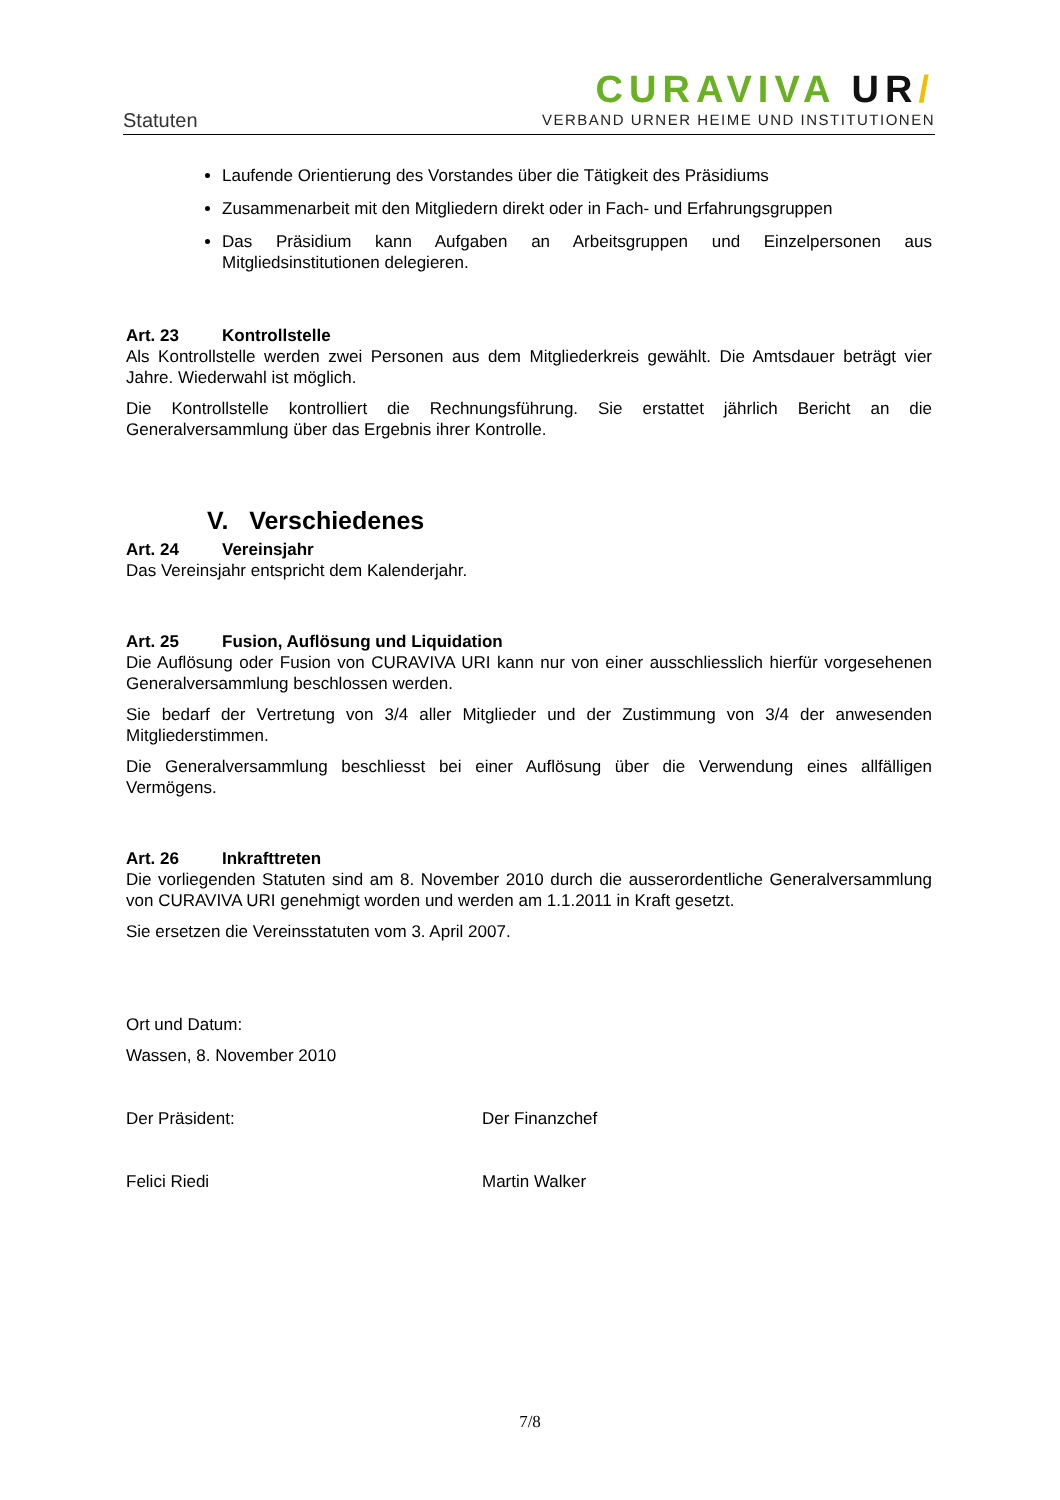Statuten
CURAVIVA UR/
VERBAND URNER HEIME UND INSTITUTIONEN
Laufende Orientierung des Vorstandes über die Tätigkeit des Präsidiums
Zusammenarbeit mit den Mitgliedern direkt oder in Fach- und Erfahrungsgruppen
Das Präsidium kann Aufgaben an Arbeitsgruppen und Einzelpersonen aus Mitgliedsinstitutionen delegieren.
Art. 23 Kontrollstelle
Als Kontrollstelle werden zwei Personen aus dem Mitgliederkreis gewählt. Die Amtsdauer beträgt vier Jahre. Wiederwahl ist möglich.
Die Kontrollstelle kontrolliert die Rechnungsführung. Sie erstattet jährlich Bericht an die Generalversammlung über das Ergebnis ihrer Kontrolle.
V. Verschiedenes
Art. 24 Vereinsjahr
Das Vereinsjahr entspricht dem Kalenderjahr.
Art. 25 Fusion, Auflösung und Liquidation
Die Auflösung oder Fusion von CURAVIVA URI kann nur von einer ausschliesslich hierfür vorgesehenen Generalversammlung beschlossen werden.
Sie bedarf der Vertretung von 3/4 aller Mitglieder und der Zustimmung von 3/4 der anwesenden Mitgliederstimmen.
Die Generalversammlung beschliesst bei einer Auflösung über die Verwendung eines allfälligen Vermögens.
Art. 26 Inkrafttreten
Die vorliegenden Statuten sind am 8. November 2010 durch die ausserordentliche Generalversammlung von CURAVIVA URI genehmigt worden und werden am 1.1.2011 in Kraft gesetzt.
Sie ersetzen die Vereinsstatuten vom 3. April 2007.
Ort und Datum:
Wassen, 8. November 2010
Der Präsident: Der Finanzchef
Felici Riedi Martin Walker
7/8